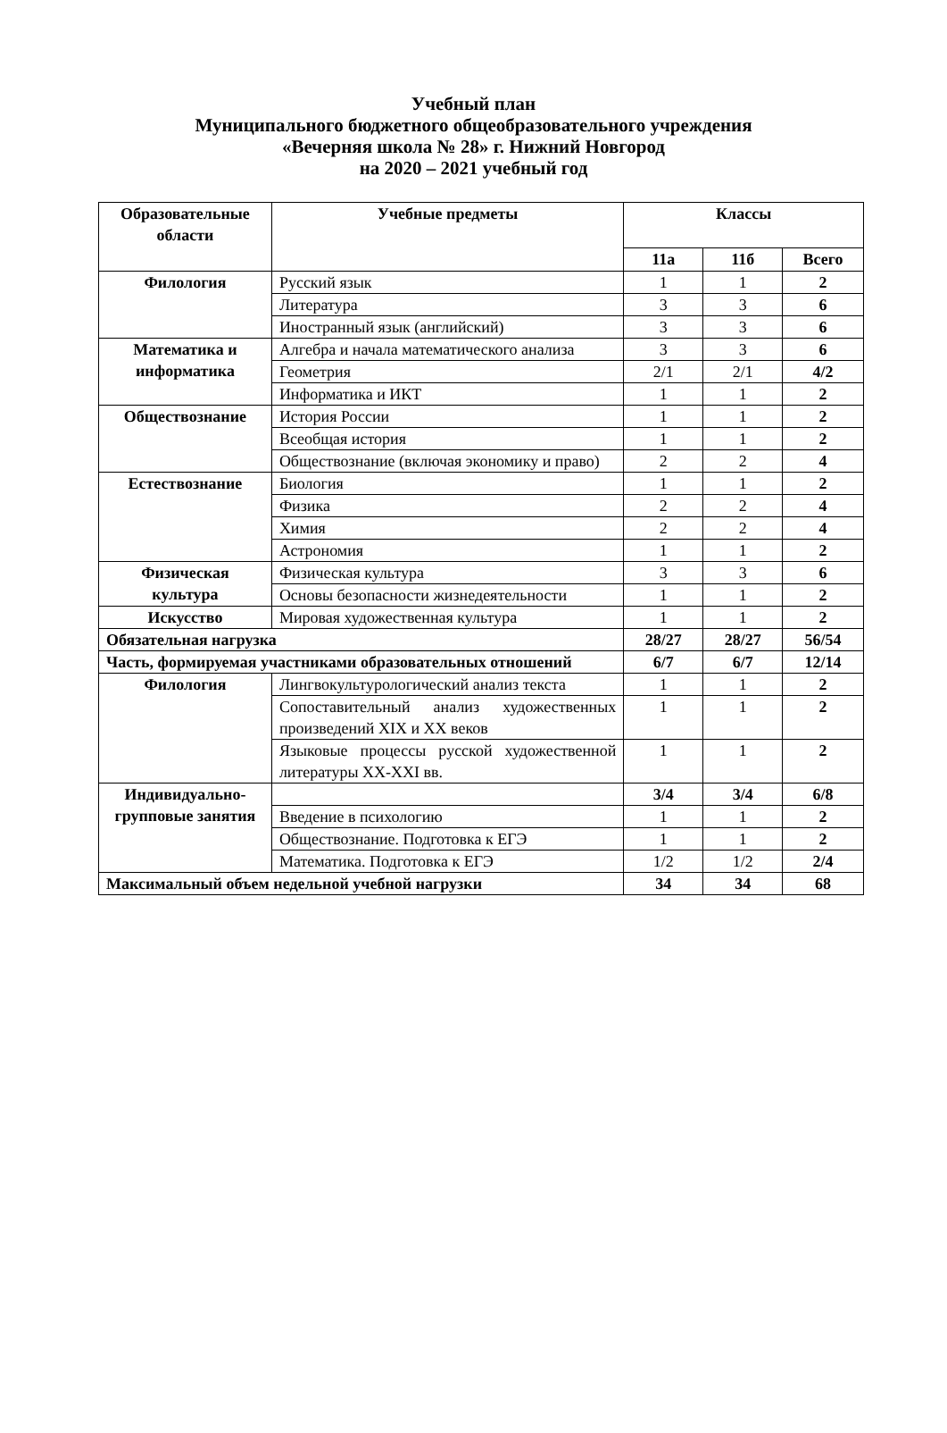Учебный план
Муниципального бюджетного общеобразовательного учреждения
«Вечерняя школа № 28» г. Нижний Новгород
на 2020 – 2021 учебный год
| Образовательные области | Учебные предметы | Классы | | |
| --- | --- | --- | --- | --- |
| | | 11а | 11б | Всего |
| Филология | Русский язык | 1 | 1 | 2 |
| | Литература | 3 | 3 | 6 |
| | Иностранный язык (английский) | 3 | 3 | 6 |
| Математика и информатика | Алгебра и начала математического анализа | 3 | 3 | 6 |
| | Геометрия | 2/1 | 2/1 | 4/2 |
| | Информатика и ИКТ | 1 | 1 | 2 |
| Обществознание | История России | 1 | 1 | 2 |
| | Всеобщая история | 1 | 1 | 2 |
| | Обществознание (включая экономику и право) | 2 | 2 | 4 |
| Естествознание | Биология | 1 | 1 | 2 |
| | Физика | 2 | 2 | 4 |
| | Химия | 2 | 2 | 4 |
| | Астрономия | 1 | 1 | 2 |
| Физическая культура | Физическая культура | 3 | 3 | 6 |
| | Основы безопасности жизнедеятельности | 1 | 1 | 2 |
| Искусство | Мировая художественная культура | 1 | 1 | 2 |
| Обязательная нагрузка | | 28/27 | 28/27 | 56/54 |
| Часть, формируемая участниками образовательных отношений | | 6/7 | 6/7 | 12/14 |
| Филология | Лингвокультурологический анализ текста | 1 | 1 | 2 |
| | Сопоставительный анализ художественных произведений XIX и XX веков | 1 | 1 | 2 |
| | Языковые процессы русской художественной литературы XX-XXI вв. | 1 | 1 | 2 |
| Индивидуально-групповые занятия | | 3/4 | 3/4 | 6/8 |
| | Введение в психологию | 1 | 1 | 2 |
| | Обществознание. Подготовка к ЕГЭ | 1 | 1 | 2 |
| | Математика. Подготовка к ЕГЭ | 1/2 | 1/2 | 2/4 |
| Максимальный объем недельной учебной нагрузки | | 34 | 34 | 68 |